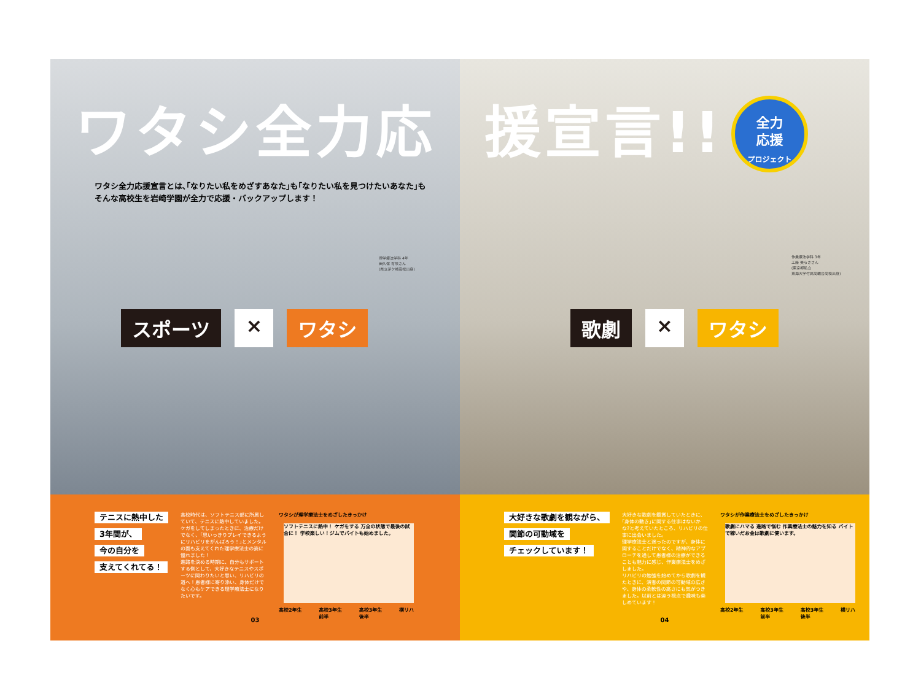ワタシ全力応
ワタシ全力応援宣言とは､｢なりたい私をめざすあなた｣も｢なりたい私を見つけたいあなた｣も
そんな高校生を岩崎学園が全力で応援・バックアップします！
理学療法学科 4年
田久保 有咲さん
(県立茅ケ崎高校出身)
スポーツ × ワタシ
テニスに熱中した
3年間が、
今の自分を
支えてくれてる！
高校時代は、ソフトテニス部に所属していて、テニスに熱中していました。ケガをしてしまったときに、治療だけでなく、｢思いっきりプレイできるようにリハビリをがんばろう！｣とメンタルの面も支えてくれた理学療法士の姿に憧れました！
進路を決める時期に、自分もサポートする側として、大好きなテニスやスポーツに関わりたいと思い、リハビリの道へ！患者様に寄り添い、身体だけでなく心もケアできる理学療法士になりたいです。
ワタシが理学療法士をめざしたきっかけ
ソフトテニスに熱中！ ケガをする 万全の状態で最後の試合に！ 学校楽しい！ジムでバイトも始めました。
高校2年生 高校3年生
前半 高校3年生
後半 横リハ
03
援宣言!!
全力
応援
プロジェクト
作業療法学科 3年
工藤 美らささん
(東京都私立
東海大学付属高輪台高校出身)
歌劇 × ワタシ
大好きな歌劇を観ながら、
関節の可動域を
チェックしています！
大好きな歌劇を鑑賞していたときに、｢身体の動き｣に関する仕事はないかな?と考えていたところ、リハビリの仕事に出会いました。
理学療法士と迷ったのですが、身体に関することだけでなく、精神的なアプローチを通して患者様の治療ができることも魅力に感じ、作業療法士をめざしました。
リハビリの勉強を始めてから歌劇を観たときに、演者の関節の可動域の広さや、身体の柔軟性の高さにも気がつきました。以前とは違う視点で趣味も楽しめています！
ワタシが作業療法士をめざしたきっかけ
歌劇にハマる 進路で悩む 作業療法士の魅力を知る バイトで稼いだお金は歌劇に使います。
高校2年生 高校3年生
前半 高校3年生
後半 横リハ
04